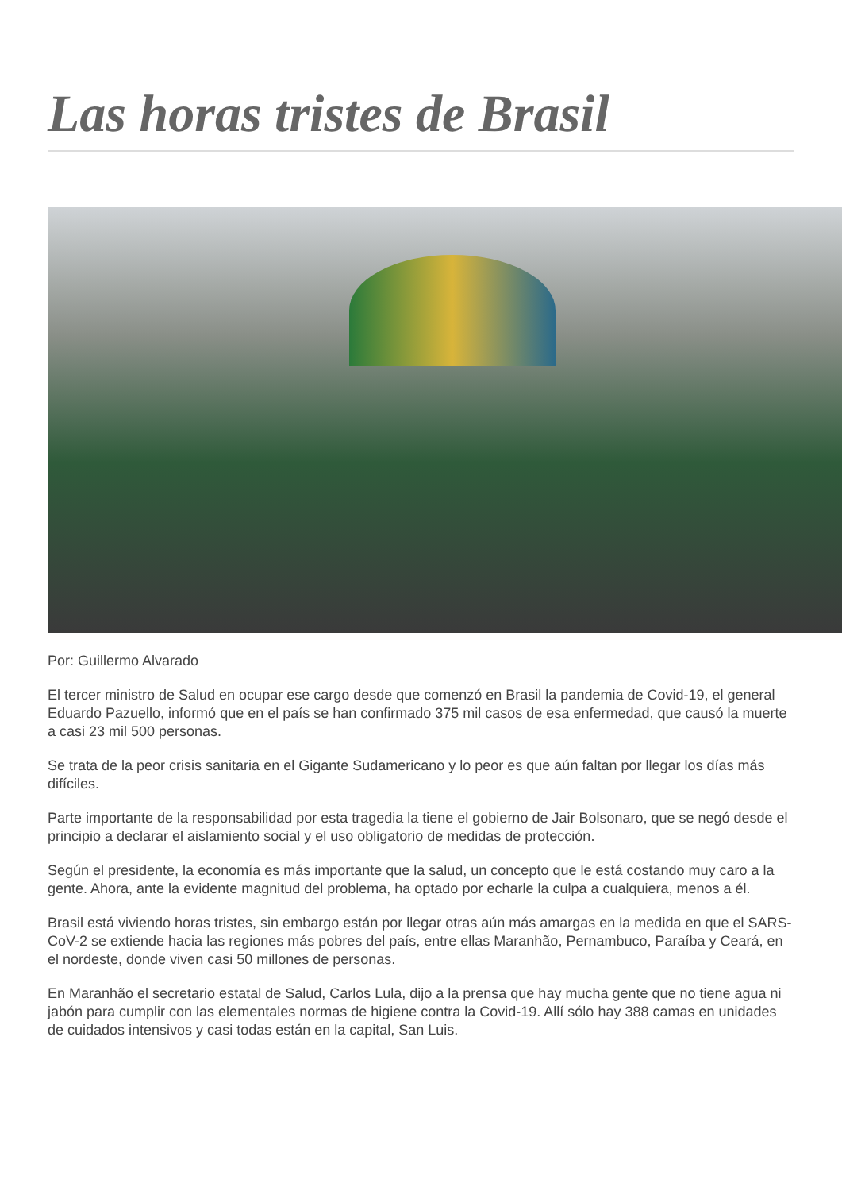Las horas tristes de Brasil
Por: Guillermo Alvarado
El tercer ministro de Salud en ocupar ese cargo desde que comenzó en Brasil la pandemia de Covid-19, el general Eduardo Pazuello, informó que en el país se han confirmado 375 mil casos de esa enfermedad, que causó la muerte a casi 23 mil 500 personas.
Se trata de la peor crisis sanitaria en el Gigante Sudamericano y lo peor es que aún faltan por llegar los días más difíciles.
Parte importante de la responsabilidad por esta tragedia la tiene el gobierno de Jair Bolsonaro, que se negó desde el principio a declarar el aislamiento social y el uso obligatorio de medidas de protección.
Según el presidente, la economía es más importante que la salud, un concepto que le está costando muy caro a la gente. Ahora, ante la evidente magnitud del problema, ha optado por echarle la culpa a cualquiera, menos a él.
Brasil está viviendo horas tristes, sin embargo están por llegar otras aún más amargas en la medida en que el SARS-CoV-2 se extiende hacia las regiones más pobres del país, entre ellas Maranhão, Pernambuco, Paraíba y Ceará, en el nordeste, donde viven casi 50 millones de personas.
En Maranhão el secretario estatal de Salud, Carlos Lula, dijo a la prensa que hay mucha gente que no tiene agua ni jabón para cumplir con las elementales normas de higiene contra la Covid-19. Allí sólo hay 388 camas en unidades de cuidados intensivos y casi todas están en la capital, San Luis.